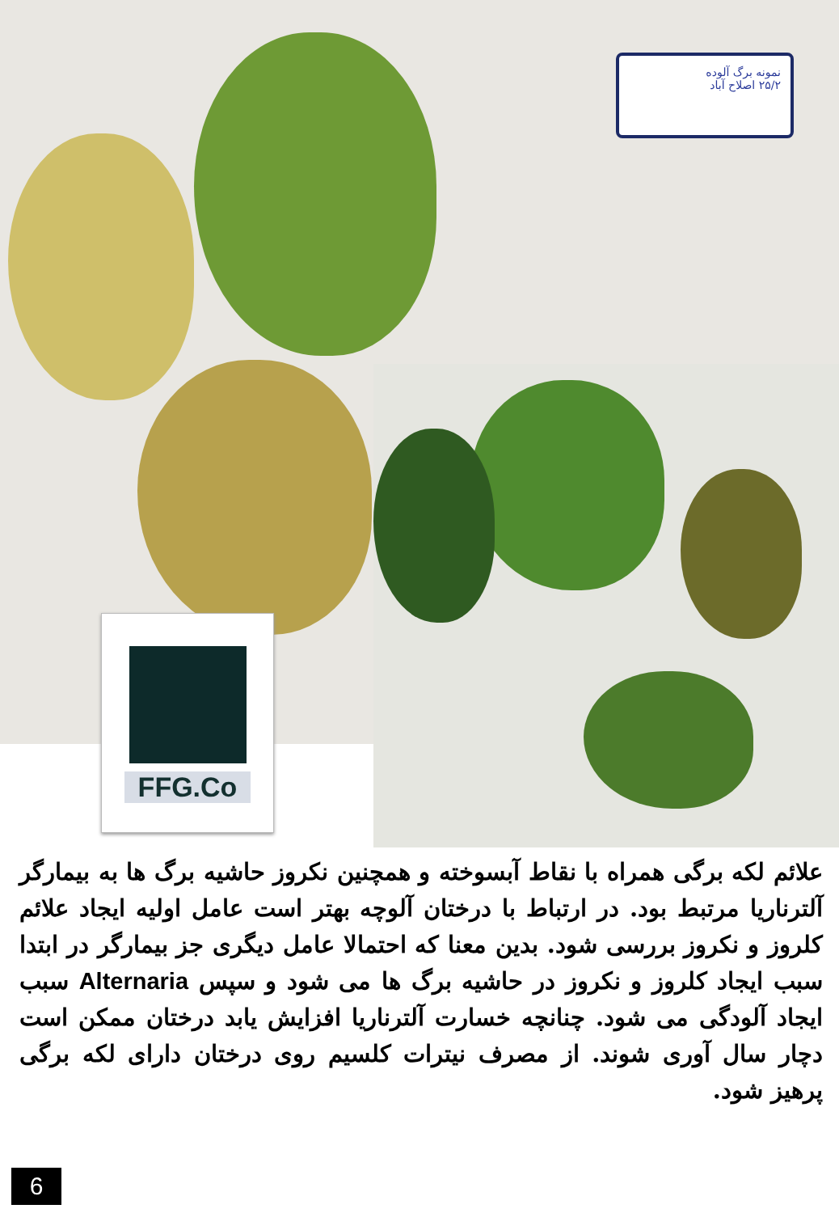نمونه برگ آلوده
۲۵/۲ اصلاح آباد
FFG.Co
علائم لکه برگی همراه با نقاط آبسوخته و همچنین نکروز حاشیه برگ ها به بیمارگر آلترناریا مرتبط بود. در ارتباط با درختان آلوچه بهتر است عامل اولیه ایجاد علائم کلروز و نکروز بررسی شود. بدین معنا که احتمالا عامل دیگری جز بیمارگر در ابتدا سبب ایجاد کلروز و نکروز در حاشیه برگ ها می شود و سپس Alternaria سبب ایجاد آلودگی می شود. چنانچه خسارت آلترناریا افزایش یابد درختان ممکن است دچار سال آوری شوند. از مصرف نیترات کلسیم روی درختان دارای لکه برگی پرهیز شود.
6